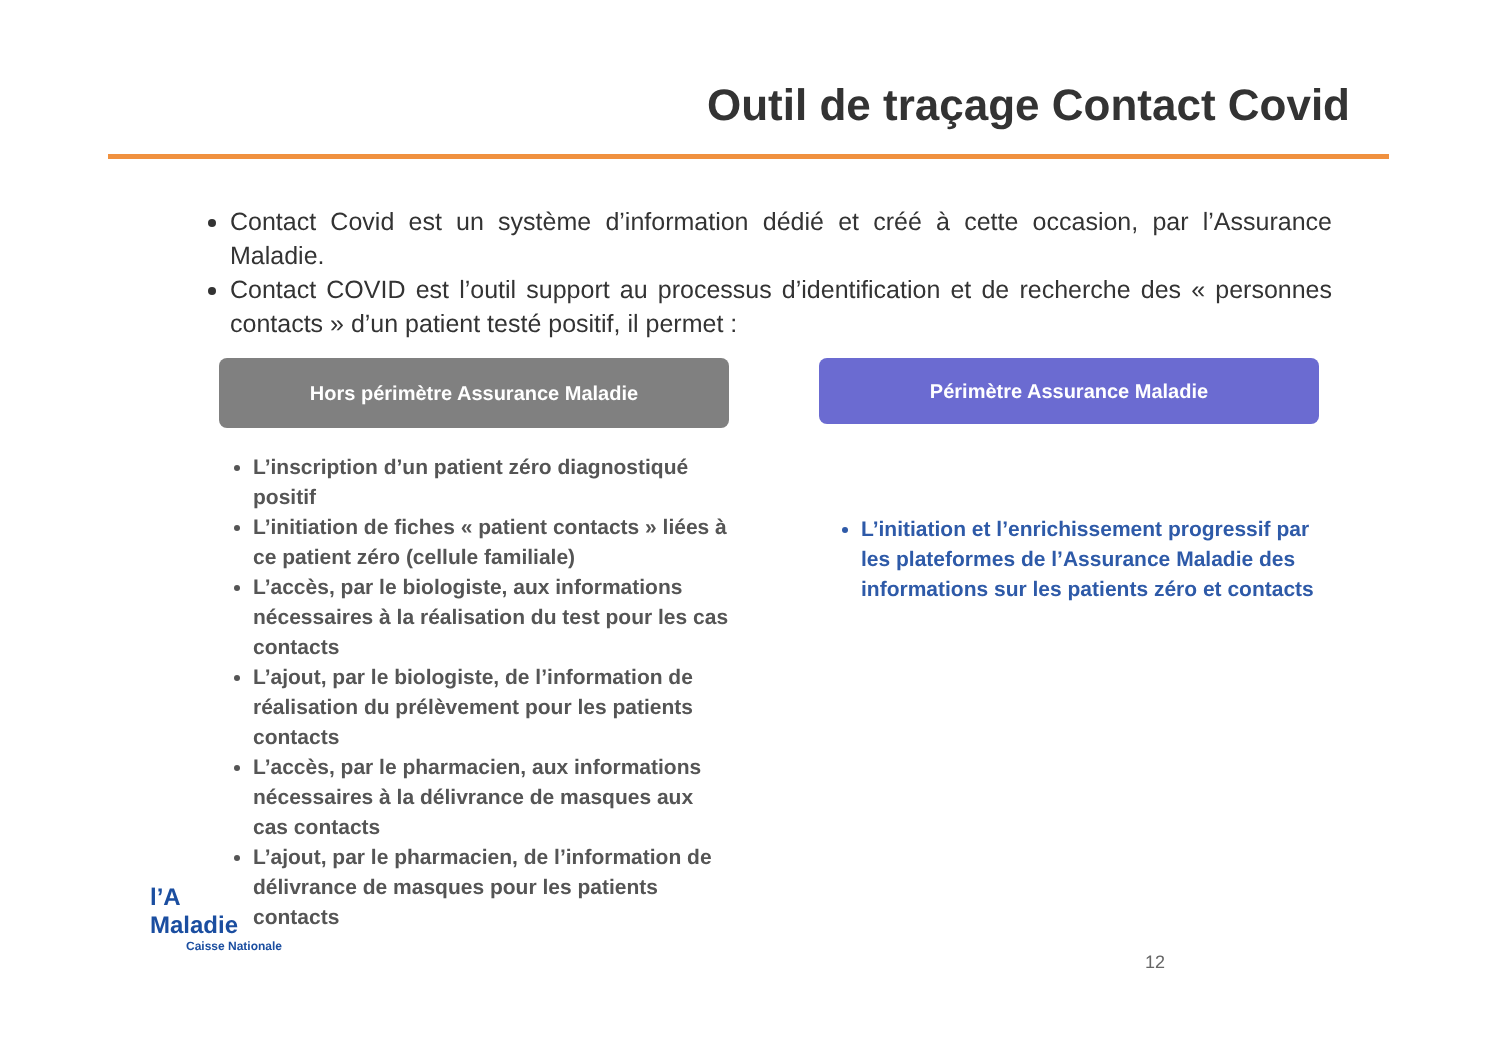Outil de traçage Contact Covid
Contact Covid est un système d’information dédié et créé à cette occasion, par l’Assurance Maladie.
Contact COVID est l’outil support au processus d’identification et de recherche des « personnes contacts » d’un patient testé positif, il permet :
Hors périmètre Assurance Maladie
L’inscription d’un patient zéro diagnostiqué positif
L’initiation de fiches « patient contacts » liées à ce patient zéro (cellule familiale)
L’accès, par le biologiste, aux informations nécessaires à la réalisation du test pour les cas contacts
L’ajout, par le biologiste, de l’information de réalisation du prélèvement pour les patients contacts
L’accès, par le pharmacien, aux informations nécessaires à la délivrance de masques aux cas contacts
L’ajout, par le pharmacien, de l’information de délivrance de masques pour les patients contacts
Périmètre Assurance Maladie
L’initiation et l’enrichissement progressif par les plateformes de l’Assurance Maladie des informations sur les patients zéro et contacts
l’A
Maladie
Caisse Nationale
12